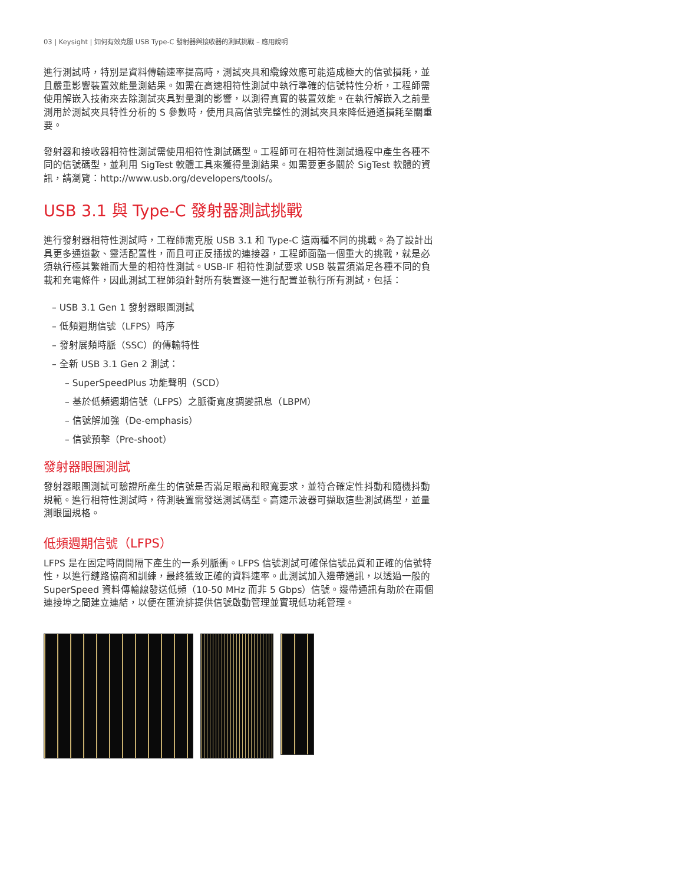03 | Keysight | 如何有效克服 USB Type-C 發射器與接收器的測試挑戰 – 應用說明
進行測試時，特別是資料傳輸速率提高時，測試夾具和纜線效應可能造成極大的信號損耗，並且嚴重影響裝置效能量測結果。如需在高速相符性測試中執行準確的信號特性分析，工程師需使用解嵌入技術來去除測試夾具對量測的影響，以測得真實的裝置效能。在執行解嵌入之前量測用於測試夾具特性分析的 S 參數時，使用具高信號完整性的測試夾具來降低通道損耗至關重要。
發射器和接收器相符性測試需使用相符性測試碼型。工程師可在相符性測試過程中產生各種不同的信號碼型，並利用 SigTest 軟體工具來獲得量測結果。如需要更多關於 SigTest 軟體的資訊，請瀏覽：http://www.usb.org/developers/tools/。
USB 3.1 與 Type-C 發射器測試挑戰
進行發射器相符性測試時，工程師需克服 USB 3.1 和 Type-C 這兩種不同的挑戰。為了設計出具更多通道數、靈活配置性，而且可正反插拔的連接器，工程師面臨一個重大的挑戰，就是必須執行極其繁雜而大量的相符性測試。USB-IF 相符性測試要求 USB 裝置須滿足各種不同的負載和充電條件，因此測試工程師須針對所有裝置逐一進行配置並執行所有測試，包括：
– USB 3.1 Gen 1 發射器眼圖測試
– 低頻週期信號（LFPS）時序
– 發射展頻時脈（SSC）的傳輸特性
– 全新 USB 3.1 Gen 2 測試：
– SuperSpeedPlus 功能聲明（SCD）
– 基於低頻週期信號（LFPS）之脈衝寬度調變訊息（LBPM）
– 信號解加強（De-emphasis）
– 信號預擊（Pre-shoot）
發射器眼圖測試
發射器眼圖測試可驗證所產生的信號是否滿足眼高和眼寬要求，並符合確定性抖動和隨機抖動規範。進行相符性測試時，待測裝置需發送測試碼型。高速示波器可擷取這些測試碼型，並量測眼圖規格。
低頻週期信號（LFPS）
LFPS 是在固定時間間隔下產生的一系列脈衝。LFPS 信號測試可確保信號品質和正確的信號特性，以進行鏈路協商和訓練，最終獲致正確的資料速率。此測試加入邊帶通訊，以透過一般的 SuperSpeed 資料傳輸線發送低頻（10-50 MHz 而非 5 Gbps）信號。邊帶通訊有助於在兩個連接埠之間建立連結，以便在匯流排提供信號啟動管理並實現低功耗管理。